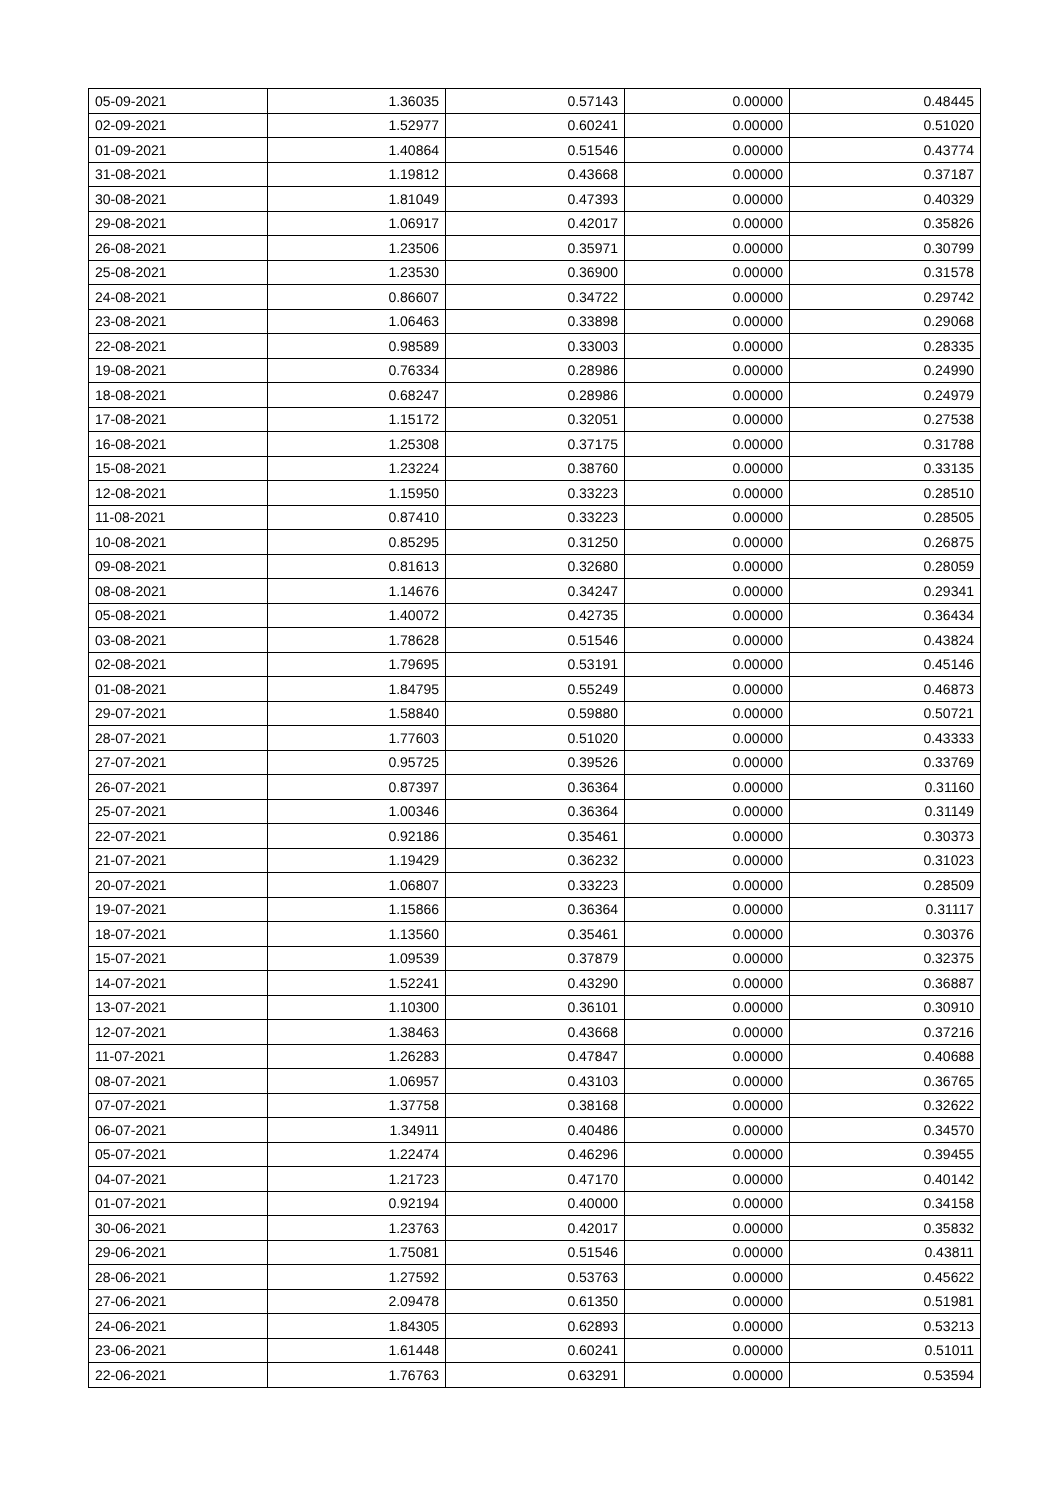| 05-09-2021 | 1.36035 | 0.57143 | 0.00000 | 0.48445 |
| 02-09-2021 | 1.52977 | 0.60241 | 0.00000 | 0.51020 |
| 01-09-2021 | 1.40864 | 0.51546 | 0.00000 | 0.43774 |
| 31-08-2021 | 1.19812 | 0.43668 | 0.00000 | 0.37187 |
| 30-08-2021 | 1.81049 | 0.47393 | 0.00000 | 0.40329 |
| 29-08-2021 | 1.06917 | 0.42017 | 0.00000 | 0.35826 |
| 26-08-2021 | 1.23506 | 0.35971 | 0.00000 | 0.30799 |
| 25-08-2021 | 1.23530 | 0.36900 | 0.00000 | 0.31578 |
| 24-08-2021 | 0.86607 | 0.34722 | 0.00000 | 0.29742 |
| 23-08-2021 | 1.06463 | 0.33898 | 0.00000 | 0.29068 |
| 22-08-2021 | 0.98589 | 0.33003 | 0.00000 | 0.28335 |
| 19-08-2021 | 0.76334 | 0.28986 | 0.00000 | 0.24990 |
| 18-08-2021 | 0.68247 | 0.28986 | 0.00000 | 0.24979 |
| 17-08-2021 | 1.15172 | 0.32051 | 0.00000 | 0.27538 |
| 16-08-2021 | 1.25308 | 0.37175 | 0.00000 | 0.31788 |
| 15-08-2021 | 1.23224 | 0.38760 | 0.00000 | 0.33135 |
| 12-08-2021 | 1.15950 | 0.33223 | 0.00000 | 0.28510 |
| 11-08-2021 | 0.87410 | 0.33223 | 0.00000 | 0.28505 |
| 10-08-2021 | 0.85295 | 0.31250 | 0.00000 | 0.26875 |
| 09-08-2021 | 0.81613 | 0.32680 | 0.00000 | 0.28059 |
| 08-08-2021 | 1.14676 | 0.34247 | 0.00000 | 0.29341 |
| 05-08-2021 | 1.40072 | 0.42735 | 0.00000 | 0.36434 |
| 03-08-2021 | 1.78628 | 0.51546 | 0.00000 | 0.43824 |
| 02-08-2021 | 1.79695 | 0.53191 | 0.00000 | 0.45146 |
| 01-08-2021 | 1.84795 | 0.55249 | 0.00000 | 0.46873 |
| 29-07-2021 | 1.58840 | 0.59880 | 0.00000 | 0.50721 |
| 28-07-2021 | 1.77603 | 0.51020 | 0.00000 | 0.43333 |
| 27-07-2021 | 0.95725 | 0.39526 | 0.00000 | 0.33769 |
| 26-07-2021 | 0.87397 | 0.36364 | 0.00000 | 0.31160 |
| 25-07-2021 | 1.00346 | 0.36364 | 0.00000 | 0.31149 |
| 22-07-2021 | 0.92186 | 0.35461 | 0.00000 | 0.30373 |
| 21-07-2021 | 1.19429 | 0.36232 | 0.00000 | 0.31023 |
| 20-07-2021 | 1.06807 | 0.33223 | 0.00000 | 0.28509 |
| 19-07-2021 | 1.15866 | 0.36364 | 0.00000 | 0.31117 |
| 18-07-2021 | 1.13560 | 0.35461 | 0.00000 | 0.30376 |
| 15-07-2021 | 1.09539 | 0.37879 | 0.00000 | 0.32375 |
| 14-07-2021 | 1.52241 | 0.43290 | 0.00000 | 0.36887 |
| 13-07-2021 | 1.10300 | 0.36101 | 0.00000 | 0.30910 |
| 12-07-2021 | 1.38463 | 0.43668 | 0.00000 | 0.37216 |
| 11-07-2021 | 1.26283 | 0.47847 | 0.00000 | 0.40688 |
| 08-07-2021 | 1.06957 | 0.43103 | 0.00000 | 0.36765 |
| 07-07-2021 | 1.37758 | 0.38168 | 0.00000 | 0.32622 |
| 06-07-2021 | 1.34911 | 0.40486 | 0.00000 | 0.34570 |
| 05-07-2021 | 1.22474 | 0.46296 | 0.00000 | 0.39455 |
| 04-07-2021 | 1.21723 | 0.47170 | 0.00000 | 0.40142 |
| 01-07-2021 | 0.92194 | 0.40000 | 0.00000 | 0.34158 |
| 30-06-2021 | 1.23763 | 0.42017 | 0.00000 | 0.35832 |
| 29-06-2021 | 1.75081 | 0.51546 | 0.00000 | 0.43811 |
| 28-06-2021 | 1.27592 | 0.53763 | 0.00000 | 0.45622 |
| 27-06-2021 | 2.09478 | 0.61350 | 0.00000 | 0.51981 |
| 24-06-2021 | 1.84305 | 0.62893 | 0.00000 | 0.53213 |
| 23-06-2021 | 1.61448 | 0.60241 | 0.00000 | 0.51011 |
| 22-06-2021 | 1.76763 | 0.63291 | 0.00000 | 0.53594 |